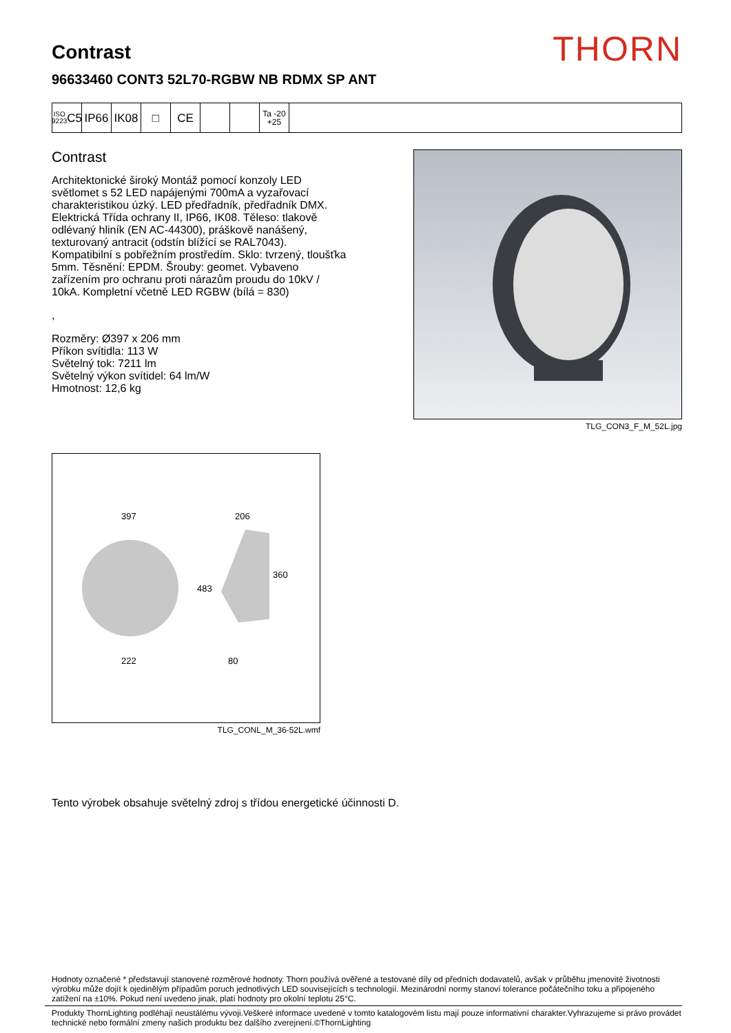THORN
Contrast
96633460 CONT3 52L70-RGBW NB RDMX SP ANT
ISO 9223
C5
IP66 IK08 □ CE
Ta -20
+25
Contrast
Architektonické široký Montáž pomocí konzoly LED světlomet s 52 LED napájenými 700mA a vyzařovací charakteristikou úzký. LED předřadník, předřadník DMX. Elektrická Třída ochrany II, IP66, IK08. Těleso: tlakově odlévaný hliník (EN AC-44300), práškově nanášený, texturovaný antracit (odstín blížící se RAL7043). Kompatibilní s pobřežním prostředím. Sklo: tvrzený, tloušťka 5mm. Těsnění: EPDM. Šrouby: geomet. Vybaveno zařízením pro ochranu proti nárazům proudu do 10kV / 10kA. Kompletní včetně LED RGBW (bílá = 830)
,
Rozměry: Ø397 x 206 mm
Příkon svítidla: 113 W
Světelný tok: 7211 lm
Světelný výkon svítidel: 64 lm/W
Hmotnost: 12,6 kg
TLG_CON3_F_M_52L.jpg
397
222
206
360
483
80
TLG_CONL_M_36-52L.wmf
Tento výrobek obsahuje světelný zdroj s třídou energetické účinnosti D.
Hodnoty označené * představují stanovené rozměrové hodnoty. Thorn používá ověřené a testované díly od předních dodavatelů, avšak v průběhu jmenovité životnosti výrobku může dojít k ojedinělým případům poruch jednotlivých LED souvisejících s technologií. Mezinárodní normy stanoví tolerance počátečního toku a připojeného zatížení na ±10%. Pokud není uvedeno jinak, platí hodnoty pro okolní teplotu 25°C.
Produkty ThornLighting podléhají neustálému vývoji.Veškeré informace uvedené v tomto katalogovém listu mají pouze informativní charakter.Vyhrazujeme si právo provádet technické nebo formální zmeny našich produktu bez dalšího zverejnení.©ThornLighting